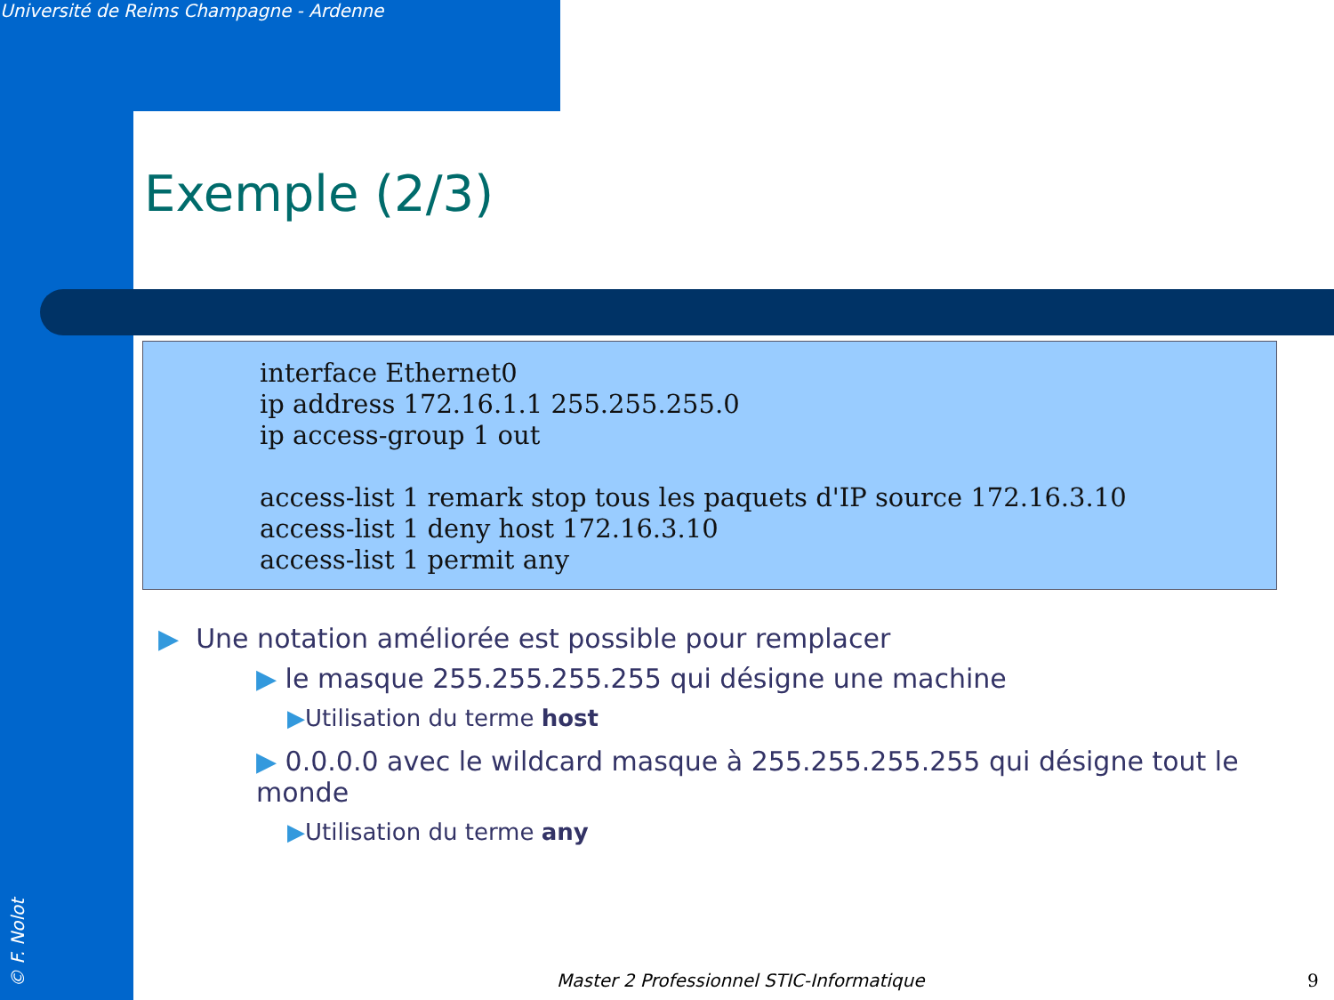Université de Reims Champagne - Ardenne
Exemple (2/3)
interface Ethernet0
ip address 172.16.1.1 255.255.255.0
ip access-group 1 out
access-list 1 remark stop tous les paquets d'IP source 172.16.3.10
access-list 1 deny host 172.16.3.10
access-list 1 permit any
▶ Une notation améliorée est possible pour remplacer
▶ le masque 255.255.255.255 qui désigne une machine
▶Utilisation du terme host
▶ 0.0.0.0 avec le wildcard masque à 255.255.255.255 qui désigne tout le monde
▶Utilisation du terme any
Master 2 Professionnel STIC-Informatique
9
© F. Nolot